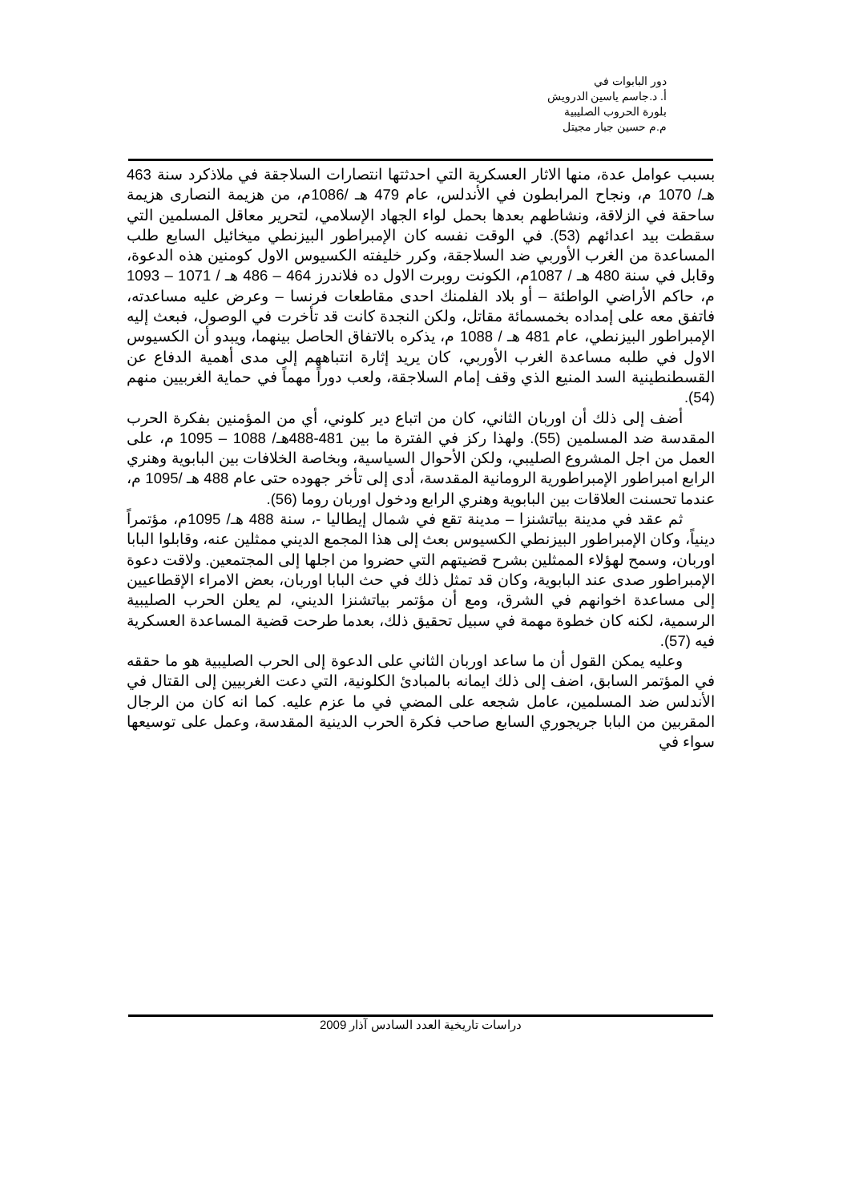دور البابوات في
أ. د.جاسم ياسين الدرويش
بلورة الحروب الصليبية
م.م حسين جبار مجيتل
بسبب عوامل عدة، منها الاثار العسكرية التي احدثتها انتصارات السلاجقة في ملاذكرد سنة 463 هـ/ 1070 م، ونجاح المرابطون في الأندلس، عام 479 هـ /1086م، من هزيمة النصارى هزيمة ساحقة في الزلاقة، ونشاطهم بعدها بحمل لواء الجهاد الإسلامي، لتحرير معاقل المسلمين التي سقطت بيد اعدائهم (53). في الوقت نفسه كان الإمبراطور البيزنطي ميخائيل السابع طلب المساعدة من الغرب الأوربي ضد السلاجقة، وكرر خليفته الكسيوس الاول كومنين هذه الدعوة، وقابل في سنة 480 هـ / 1087م، الكونت روبرت الاول ده فلاندرز 464 – 486 هـ / 1071 – 1093 م، حاكم الأراضي الواطئة – أو بلاد الفلمنك احدى مقاطعات فرنسا – وعرض عليه مساعدته، فاتفق معه على إمداده بخمسمائة مقاتل، ولكن النجدة كانت قد تأخرت في الوصول، فبعث إليه الإمبراطور البيزنطي، عام 481 هـ / 1088 م، يذكره بالاتفاق الحاصل بينهما، ويبدو أن الكسيوس الاول في طلبه مساعدة الغرب الأوربي، كان يريد إثارة انتباههم إلى مدى أهمية الدفاع عن القسطنطينية السد المنيع الذي وقف إمام السلاجقة، ولعب دوراً مهماً في حماية الغربيين منهم (54).
أضف إلى ذلك أن اوربان الثاني، كان من اتباع دير كلوني، أي من المؤمنين بفكرة الحرب المقدسة ضد المسلمين (55). ولهذا ركز في الفترة ما بين 481-488هـ/ 1088 – 1095 م، على العمل من اجل المشروع الصليبي، ولكن الأحوال السياسية، وبخاصة الخلافات بين البابوية وهنري الرابع امبراطور الإمبراطورية الرومانية المقدسة، أدى إلى تأخر جهوده حتى عام 488 هـ /1095 م، عندما تحسنت العلاقات بين البابوية وهنري الرابع ودخول اوربان روما (56).
ثم عقد في مدينة بياتشنزا – مدينة تقع في شمال إيطاليا -، سنة 488 هـ/ 1095م، مؤتمراً دينياً، وكان الإمبراطور البيزنطي الكسيوس بعث إلى هذا المجمع الديني ممثلين عنه، وقابلوا البابا اوربان، وسمح لهؤلاء الممثلين بشرح قضيتهم التي حضروا من اجلها إلى المجتمعين. ولاقت دعوة الإمبراطور صدى عند البابوية، وكان قد تمثل ذلك في حث البابا اوربان، بعض الامراء الإقطاعيين إلى مساعدة اخوانهم في الشرق، ومع أن مؤتمر بياتشنزا الديني، لم يعلن الحرب الصليبية الرسمية، لكنه كان خطوة مهمة في سبيل تحقيق ذلك، بعدما طرحت قضية المساعدة العسكرية فيه (57).
وعليه يمكن القول أن ما ساعد اوربان الثاني على الدعوة إلى الحرب الصليبية هو ما حققه في المؤتمر السابق، اضف إلى ذلك ايمانه بالمبادئ الكلونية، التي دعت الغربيين إلى القتال في الأندلس ضد المسلمين، عامل شجعه على المضي في ما عزم عليه. كما انه كان من الرجال المقربين من البابا جريجوري السابع صاحب فكرة الحرب الدينية المقدسة، وعمل على توسيعها سواء في
دراسات تاريخية العدد السادس آذار 2009